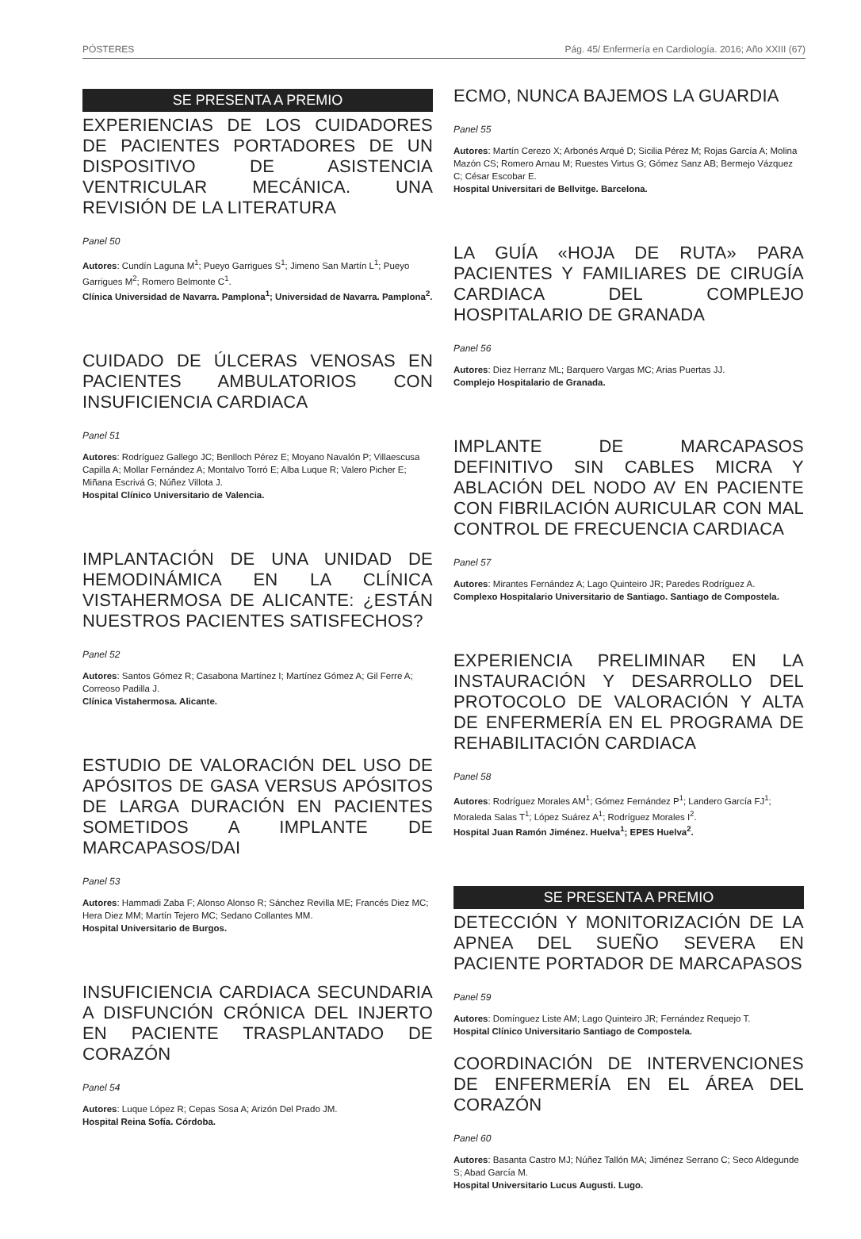PÓSTERES Pág. 45/ Enfermería en Cardiología. 2016; Año XXIII (67)
SE PRESENTA A PREMIO
EXPERIENCIAS DE LOS CUIDADORES DE PACIENTES PORTADORES DE UN DISPOSITIVO DE ASISTENCIA VENTRICULAR MECÁNICA. UNA REVISIÓN DE LA LITERATURA
Panel 50
Autores: Cundín Laguna M<sup>1</sup>; Pueyo Garrigues S<sup>1</sup>; Jimeno San Martín L<sup>1</sup>; Pueyo Garrigues M<sup>2</sup>; Romero Belmonte C<sup>1</sup>.
Clínica Universidad de Navarra. Pamplona<sup>1</sup>; Universidad de Navarra. Pamplona<sup>2</sup>.
CUIDADO DE ÚLCERAS VENOSAS EN PACIENTES AMBULATORIOS CON INSUFICIENCIA CARDIACA
Panel 51
Autores: Rodríguez Gallego JC; Benlloch Pérez E; Moyano Navalón P; Villaescusa Capilla A; Mollar Fernández A; Montalvo Torró E; Alba Luque R; Valero Picher E; Miñana Escrivá G; Núñez Villota J.
Hospital Clínico Universitario de Valencia.
IMPLANTACIÓN DE UNA UNIDAD DE HEMODINÁMICA EN LA CLÍNICA VISTAHERMOSA DE ALICANTE: ¿ESTÁN NUESTROS PACIENTES SATISFECHOS?
Panel 52
Autores: Santos Gómez R; Casabona Martínez I; Martínez Gómez A; Gil Ferre A; Correoso Padilla J.
Clínica Vistahermosa. Alicante.
ESTUDIO DE VALORACIÓN DEL USO DE APÓSITOS DE GASA VERSUS APÓSITOS DE LARGA DURACIÓN EN PACIENTES SOMETIDOS A IMPLANTE DE MARCAPASOS/DAI
Panel 53
Autores: Hammadi Zaba F; Alonso Alonso R; Sánchez Revilla ME; Francés Diez MC; Hera Diez MM; Martín Tejero MC; Sedano Collantes MM.
Hospital Universitario de Burgos.
INSUFICIENCIA CARDIACA SECUNDARIA A DISFUNCIÓN CRÓNICA DEL INJERTO EN PACIENTE TRASPLANTADO DE CORAZÓN
Panel 54
Autores: Luque López R; Cepas Sosa A; Arizón Del Prado JM.
Hospital Reina Sofía. Córdoba.
ECMO, NUNCA BAJEMOS LA GUARDIA
Panel 55
Autores: Martín Cerezo X; Arbonés Arqué D; Sicilia Pérez M; Rojas García A; Molina Mazón CS; Romero Arnau M; Ruestes Virtus G; Gómez Sanz AB; Bermejo Vázquez C; César Escobar E.
Hospital Universitari de Bellvitge. Barcelona.
LA GUÍA «HOJA DE RUTA» PARA PACIENTES Y FAMILIARES DE CIRUGÍA CARDIACA DEL COMPLEJO HOSPITALARIO DE GRANADA
Panel 56
Autores: Diez Herranz ML; Barquero Vargas MC; Arias Puertas JJ.
Complejo Hospitalario de Granada.
IMPLANTE DE MARCAPASOS DEFINITIVO SIN CABLES MICRA Y ABLACIÓN DEL NODO AV EN PACIENTE CON FIBRILACIÓN AURICULAR CON MAL CONTROL DE FRECUENCIA CARDIACA
Panel 57
Autores: Mirantes Fernández A; Lago Quinteiro JR; Paredes Rodríguez A.
Complexo Hospitalario Universitario de Santiago. Santiago de Compostela.
EXPERIENCIA PRELIMINAR EN LA INSTAURACIÓN Y DESARROLLO DEL PROTOCOLO DE VALORACIÓN Y ALTA DE ENFERMERÍA EN EL PROGRAMA DE REHABILITACIÓN CARDIACA
Panel 58
Autores: Rodríguez Morales AM<sup>1</sup>; Gómez Fernández P<sup>1</sup>; Landero García FJ<sup>1</sup>; Moraleda Salas T<sup>1</sup>; López Suárez A<sup>1</sup>; Rodríguez Morales I<sup>2</sup>.
Hospital Juan Ramón Jiménez. Huelva<sup>1</sup>; EPES Huelva<sup>2</sup>.
SE PRESENTA A PREMIO
DETECCIÓN Y MONITORIZACIÓN DE LA APNEA DEL SUEÑO SEVERA EN PACIENTE PORTADOR DE MARCAPASOS
Panel 59
Autores: Domínguez Liste AM; Lago Quinteiro JR; Fernández Requejo T.
Hospital Clínico Universitario Santiago de Compostela.
COORDINACIÓN DE INTERVENCIONES DE ENFERMERÍA EN EL ÁREA DEL CORAZÓN
Panel 60
Autores: Basanta Castro MJ; Núñez Tallón MA; Jiménez Serrano C; Seco Aldegunde S; Abad García M.
Hospital Universitario Lucus Augusti. Lugo.